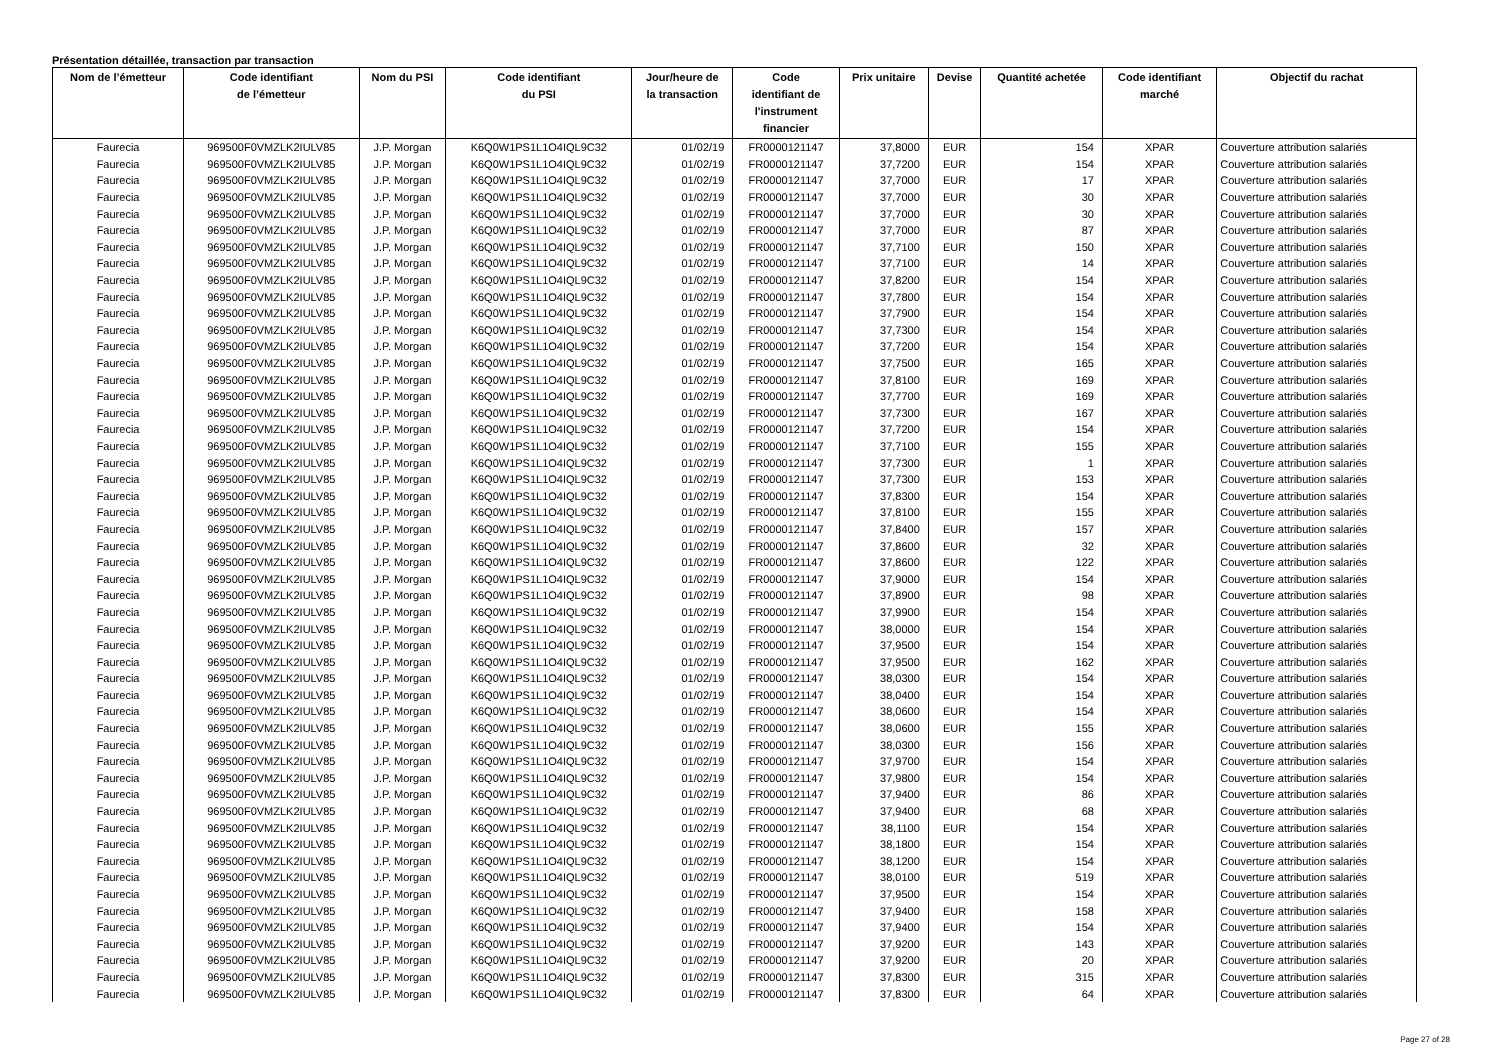Présentation détaillée, transaction par transaction
| Nom de l’émetteur | Code identifiant de l’émetteur | Nom du PSI | Code identifiant du PSI | Jour/heure de la transaction | Code identifiant de l'instrument financier | Prix unitaire | Devise | Quantité achetée | Code identifiant marché | Objectif du rachat |
| --- | --- | --- | --- | --- | --- | --- | --- | --- | --- | --- |
| Faurecia | 969500F0VMZLK2IULV85 | J.P. Morgan | K6Q0W1PS1L1O4IQL9C32 | 01/02/19 | FR0000121147 | 37,8000 | EUR | 154 | XPAR | Couverture attribution salariés |
| Faurecia | 969500F0VMZLK2IULV85 | J.P. Morgan | K6Q0W1PS1L1O4IQL9C32 | 01/02/19 | FR0000121147 | 37,7200 | EUR | 154 | XPAR | Couverture attribution salariés |
| Faurecia | 969500F0VMZLK2IULV85 | J.P. Morgan | K6Q0W1PS1L1O4IQL9C32 | 01/02/19 | FR0000121147 | 37,7000 | EUR | 17 | XPAR | Couverture attribution salariés |
| Faurecia | 969500F0VMZLK2IULV85 | J.P. Morgan | K6Q0W1PS1L1O4IQL9C32 | 01/02/19 | FR0000121147 | 37,7000 | EUR | 30 | XPAR | Couverture attribution salariés |
| Faurecia | 969500F0VMZLK2IULV85 | J.P. Morgan | K6Q0W1PS1L1O4IQL9C32 | 01/02/19 | FR0000121147 | 37,7000 | EUR | 30 | XPAR | Couverture attribution salariés |
| Faurecia | 969500F0VMZLK2IULV85 | J.P. Morgan | K6Q0W1PS1L1O4IQL9C32 | 01/02/19 | FR0000121147 | 37,7000 | EUR | 87 | XPAR | Couverture attribution salariés |
| Faurecia | 969500F0VMZLK2IULV85 | J.P. Morgan | K6Q0W1PS1L1O4IQL9C32 | 01/02/19 | FR0000121147 | 37,7100 | EUR | 150 | XPAR | Couverture attribution salariés |
| Faurecia | 969500F0VMZLK2IULV85 | J.P. Morgan | K6Q0W1PS1L1O4IQL9C32 | 01/02/19 | FR0000121147 | 37,7100 | EUR | 14 | XPAR | Couverture attribution salariés |
| Faurecia | 969500F0VMZLK2IULV85 | J.P. Morgan | K6Q0W1PS1L1O4IQL9C32 | 01/02/19 | FR0000121147 | 37,8200 | EUR | 154 | XPAR | Couverture attribution salariés |
| Faurecia | 969500F0VMZLK2IULV85 | J.P. Morgan | K6Q0W1PS1L1O4IQL9C32 | 01/02/19 | FR0000121147 | 37,7800 | EUR | 154 | XPAR | Couverture attribution salariés |
| Faurecia | 969500F0VMZLK2IULV85 | J.P. Morgan | K6Q0W1PS1L1O4IQL9C32 | 01/02/19 | FR0000121147 | 37,7900 | EUR | 154 | XPAR | Couverture attribution salariés |
| Faurecia | 969500F0VMZLK2IULV85 | J.P. Morgan | K6Q0W1PS1L1O4IQL9C32 | 01/02/19 | FR0000121147 | 37,7300 | EUR | 154 | XPAR | Couverture attribution salariés |
| Faurecia | 969500F0VMZLK2IULV85 | J.P. Morgan | K6Q0W1PS1L1O4IQL9C32 | 01/02/19 | FR0000121147 | 37,7200 | EUR | 154 | XPAR | Couverture attribution salariés |
| Faurecia | 969500F0VMZLK2IULV85 | J.P. Morgan | K6Q0W1PS1L1O4IQL9C32 | 01/02/19 | FR0000121147 | 37,7500 | EUR | 165 | XPAR | Couverture attribution salariés |
| Faurecia | 969500F0VMZLK2IULV85 | J.P. Morgan | K6Q0W1PS1L1O4IQL9C32 | 01/02/19 | FR0000121147 | 37,8100 | EUR | 169 | XPAR | Couverture attribution salariés |
| Faurecia | 969500F0VMZLK2IULV85 | J.P. Morgan | K6Q0W1PS1L1O4IQL9C32 | 01/02/19 | FR0000121147 | 37,7700 | EUR | 169 | XPAR | Couverture attribution salariés |
| Faurecia | 969500F0VMZLK2IULV85 | J.P. Morgan | K6Q0W1PS1L1O4IQL9C32 | 01/02/19 | FR0000121147 | 37,7300 | EUR | 167 | XPAR | Couverture attribution salariés |
| Faurecia | 969500F0VMZLK2IULV85 | J.P. Morgan | K6Q0W1PS1L1O4IQL9C32 | 01/02/19 | FR0000121147 | 37,7200 | EUR | 154 | XPAR | Couverture attribution salariés |
| Faurecia | 969500F0VMZLK2IULV85 | J.P. Morgan | K6Q0W1PS1L1O4IQL9C32 | 01/02/19 | FR0000121147 | 37,7100 | EUR | 155 | XPAR | Couverture attribution salariés |
| Faurecia | 969500F0VMZLK2IULV85 | J.P. Morgan | K6Q0W1PS1L1O4IQL9C32 | 01/02/19 | FR0000121147 | 37,7300 | EUR | 1 | XPAR | Couverture attribution salariés |
| Faurecia | 969500F0VMZLK2IULV85 | J.P. Morgan | K6Q0W1PS1L1O4IQL9C32 | 01/02/19 | FR0000121147 | 37,7300 | EUR | 153 | XPAR | Couverture attribution salariés |
| Faurecia | 969500F0VMZLK2IULV85 | J.P. Morgan | K6Q0W1PS1L1O4IQL9C32 | 01/02/19 | FR0000121147 | 37,8300 | EUR | 154 | XPAR | Couverture attribution salariés |
| Faurecia | 969500F0VMZLK2IULV85 | J.P. Morgan | K6Q0W1PS1L1O4IQL9C32 | 01/02/19 | FR0000121147 | 37,8100 | EUR | 155 | XPAR | Couverture attribution salariés |
| Faurecia | 969500F0VMZLK2IULV85 | J.P. Morgan | K6Q0W1PS1L1O4IQL9C32 | 01/02/19 | FR0000121147 | 37,8400 | EUR | 157 | XPAR | Couverture attribution salariés |
| Faurecia | 969500F0VMZLK2IULV85 | J.P. Morgan | K6Q0W1PS1L1O4IQL9C32 | 01/02/19 | FR0000121147 | 37,8600 | EUR | 32 | XPAR | Couverture attribution salariés |
| Faurecia | 969500F0VMZLK2IULV85 | J.P. Morgan | K6Q0W1PS1L1O4IQL9C32 | 01/02/19 | FR0000121147 | 37,8600 | EUR | 122 | XPAR | Couverture attribution salariés |
| Faurecia | 969500F0VMZLK2IULV85 | J.P. Morgan | K6Q0W1PS1L1O4IQL9C32 | 01/02/19 | FR0000121147 | 37,9000 | EUR | 154 | XPAR | Couverture attribution salariés |
| Faurecia | 969500F0VMZLK2IULV85 | J.P. Morgan | K6Q0W1PS1L1O4IQL9C32 | 01/02/19 | FR0000121147 | 37,8900 | EUR | 98 | XPAR | Couverture attribution salariés |
| Faurecia | 969500F0VMZLK2IULV85 | J.P. Morgan | K6Q0W1PS1L1O4IQL9C32 | 01/02/19 | FR0000121147 | 37,9900 | EUR | 154 | XPAR | Couverture attribution salariés |
| Faurecia | 969500F0VMZLK2IULV85 | J.P. Morgan | K6Q0W1PS1L1O4IQL9C32 | 01/02/19 | FR0000121147 | 38,0000 | EUR | 154 | XPAR | Couverture attribution salariés |
| Faurecia | 969500F0VMZLK2IULV85 | J.P. Morgan | K6Q0W1PS1L1O4IQL9C32 | 01/02/19 | FR0000121147 | 37,9500 | EUR | 154 | XPAR | Couverture attribution salariés |
| Faurecia | 969500F0VMZLK2IULV85 | J.P. Morgan | K6Q0W1PS1L1O4IQL9C32 | 01/02/19 | FR0000121147 | 37,9500 | EUR | 162 | XPAR | Couverture attribution salariés |
| Faurecia | 969500F0VMZLK2IULV85 | J.P. Morgan | K6Q0W1PS1L1O4IQL9C32 | 01/02/19 | FR0000121147 | 38,0300 | EUR | 154 | XPAR | Couverture attribution salariés |
| Faurecia | 969500F0VMZLK2IULV85 | J.P. Morgan | K6Q0W1PS1L1O4IQL9C32 | 01/02/19 | FR0000121147 | 38,0400 | EUR | 154 | XPAR | Couverture attribution salariés |
| Faurecia | 969500F0VMZLK2IULV85 | J.P. Morgan | K6Q0W1PS1L1O4IQL9C32 | 01/02/19 | FR0000121147 | 38,0600 | EUR | 154 | XPAR | Couverture attribution salariés |
| Faurecia | 969500F0VMZLK2IULV85 | J.P. Morgan | K6Q0W1PS1L1O4IQL9C32 | 01/02/19 | FR0000121147 | 38,0600 | EUR | 155 | XPAR | Couverture attribution salariés |
| Faurecia | 969500F0VMZLK2IULV85 | J.P. Morgan | K6Q0W1PS1L1O4IQL9C32 | 01/02/19 | FR0000121147 | 38,0300 | EUR | 156 | XPAR | Couverture attribution salariés |
| Faurecia | 969500F0VMZLK2IULV85 | J.P. Morgan | K6Q0W1PS1L1O4IQL9C32 | 01/02/19 | FR0000121147 | 37,9700 | EUR | 154 | XPAR | Couverture attribution salariés |
| Faurecia | 969500F0VMZLK2IULV85 | J.P. Morgan | K6Q0W1PS1L1O4IQL9C32 | 01/02/19 | FR0000121147 | 37,9800 | EUR | 154 | XPAR | Couverture attribution salariés |
| Faurecia | 969500F0VMZLK2IULV85 | J.P. Morgan | K6Q0W1PS1L1O4IQL9C32 | 01/02/19 | FR0000121147 | 37,9400 | EUR | 86 | XPAR | Couverture attribution salariés |
| Faurecia | 969500F0VMZLK2IULV85 | J.P. Morgan | K6Q0W1PS1L1O4IQL9C32 | 01/02/19 | FR0000121147 | 37,9400 | EUR | 68 | XPAR | Couverture attribution salariés |
| Faurecia | 969500F0VMZLK2IULV85 | J.P. Morgan | K6Q0W1PS1L1O4IQL9C32 | 01/02/19 | FR0000121147 | 38,1100 | EUR | 154 | XPAR | Couverture attribution salariés |
| Faurecia | 969500F0VMZLK2IULV85 | J.P. Morgan | K6Q0W1PS1L1O4IQL9C32 | 01/02/19 | FR0000121147 | 38,1800 | EUR | 154 | XPAR | Couverture attribution salariés |
| Faurecia | 969500F0VMZLK2IULV85 | J.P. Morgan | K6Q0W1PS1L1O4IQL9C32 | 01/02/19 | FR0000121147 | 38,1200 | EUR | 154 | XPAR | Couverture attribution salariés |
| Faurecia | 969500F0VMZLK2IULV85 | J.P. Morgan | K6Q0W1PS1L1O4IQL9C32 | 01/02/19 | FR0000121147 | 38,0100 | EUR | 519 | XPAR | Couverture attribution salariés |
| Faurecia | 969500F0VMZLK2IULV85 | J.P. Morgan | K6Q0W1PS1L1O4IQL9C32 | 01/02/19 | FR0000121147 | 37,9500 | EUR | 154 | XPAR | Couverture attribution salariés |
| Faurecia | 969500F0VMZLK2IULV85 | J.P. Morgan | K6Q0W1PS1L1O4IQL9C32 | 01/02/19 | FR0000121147 | 37,9400 | EUR | 158 | XPAR | Couverture attribution salariés |
| Faurecia | 969500F0VMZLK2IULV85 | J.P. Morgan | K6Q0W1PS1L1O4IQL9C32 | 01/02/19 | FR0000121147 | 37,9400 | EUR | 154 | XPAR | Couverture attribution salariés |
| Faurecia | 969500F0VMZLK2IULV85 | J.P. Morgan | K6Q0W1PS1L1O4IQL9C32 | 01/02/19 | FR0000121147 | 37,9200 | EUR | 143 | XPAR | Couverture attribution salariés |
| Faurecia | 969500F0VMZLK2IULV85 | J.P. Morgan | K6Q0W1PS1L1O4IQL9C32 | 01/02/19 | FR0000121147 | 37,9200 | EUR | 20 | XPAR | Couverture attribution salariés |
| Faurecia | 969500F0VMZLK2IULV85 | J.P. Morgan | K6Q0W1PS1L1O4IQL9C32 | 01/02/19 | FR0000121147 | 37,8300 | EUR | 315 | XPAR | Couverture attribution salariés |
| Faurecia | 969500F0VMZLK2IULV85 | J.P. Morgan | K6Q0W1PS1L1O4IQL9C32 | 01/02/19 | FR0000121147 | 37,8300 | EUR | 64 | XPAR | Couverture attribution salariés |
Page 27 of 28